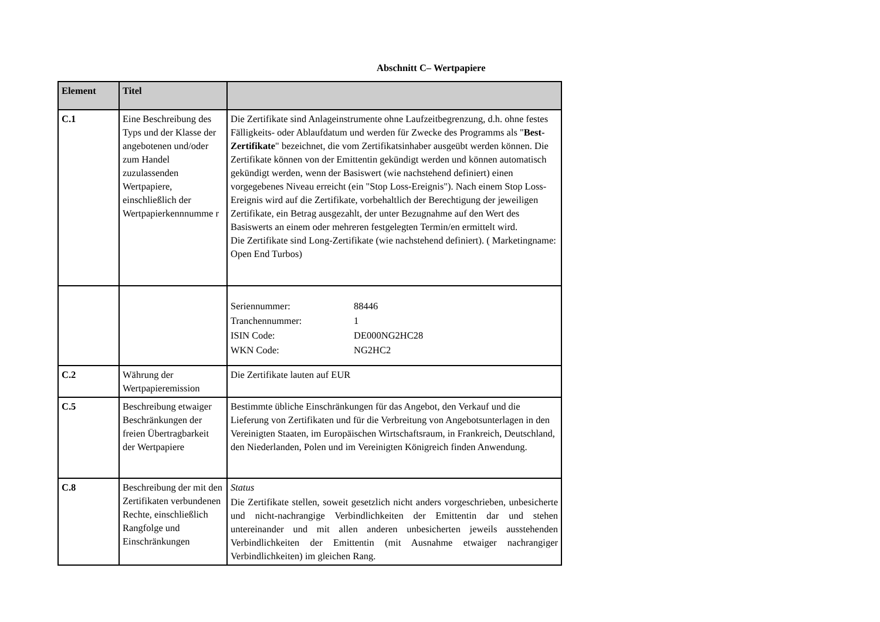Abschnitt C– Wertpapiere
| Element | Titel | |
| --- | --- | --- |
| C.1 | Eine Beschreibung des Typs und der Klasse der angebotenen und/oder zum Handel zuzulassenden Wertpapiere, einschließlich der Wertpapierkennnumme r | Die Zertifikate sind Anlageinstrumente ohne Laufzeitbegrenzung, d.h. ohne festes Fälligkeits- oder Ablaufdatum und werden für Zwecke des Programms als " Best-Zertifikate " bezeichnet, die vom Zertifikatsinhaber ausgeübt werden können. Die Zertifikate können von der Emittentin gekündigt werden und können automatisch gekündigt werden, wenn der Basiswert (wie nachstehend definiert) einen vorgegebenes Niveau erreicht (ein "Stop Loss-Ereignis"). Nach einem Stop Loss-Ereignis wird auf die Zertifikate, vorbehaltlich der Berechtigung der jeweiligen Zertifikate, ein Betrag ausgezahlt, der unter Bezugnahme auf den Wert des Basiswerts an einem oder mehreren festgelegten Termin/en ermittelt wird. Die Zertifikate sind Long-Zertifikate (wie nachstehend definiert). ( Marketingname: Open End Turbos) |
| | | / Seriennummer: / 88446 / / Tranchennummer: / 1 / / ISIN Code: / DE000NG2HC28 / / WKN Code: / NG2HC2 / |
| C.2 | Währung der Wertpapieremission | Die Zertifikate lauten auf EUR |
| C.5 | Beschreibung etwaiger Beschränkungen der freien Übertragbarkeit der Wertpapiere | Bestimmte übliche Einschränkungen für das Angebot, den Verkauf und die Lieferung von Zertifikaten und für die Verbreitung von Angebotsunterlagen in den Vereinigten Staaten, im Europäischen Wirtschaftsraum, in Frankreich, Deutschland, den Niederlanden, Polen und im Vereinigten Königreich finden Anwendung. |
| C.8 | Beschreibung der mit den Zertifikaten verbundenen Rechte, einschließlich Rangfolge und Einschränkungen | Status Die Zertifikate stellen, soweit gesetzlich nicht anders vorgeschrieben, unbesicherte und nicht-nachrangige Verbindlichkeiten der Emittentin dar und stehen untereinander und mit allen anderen unbesicherten jeweils ausstehenden Verbindlichkeiten der Emittentin (mit Ausnahme etwaiger nachrangiger Verbindlichkeiten) im gleichen Rang. |